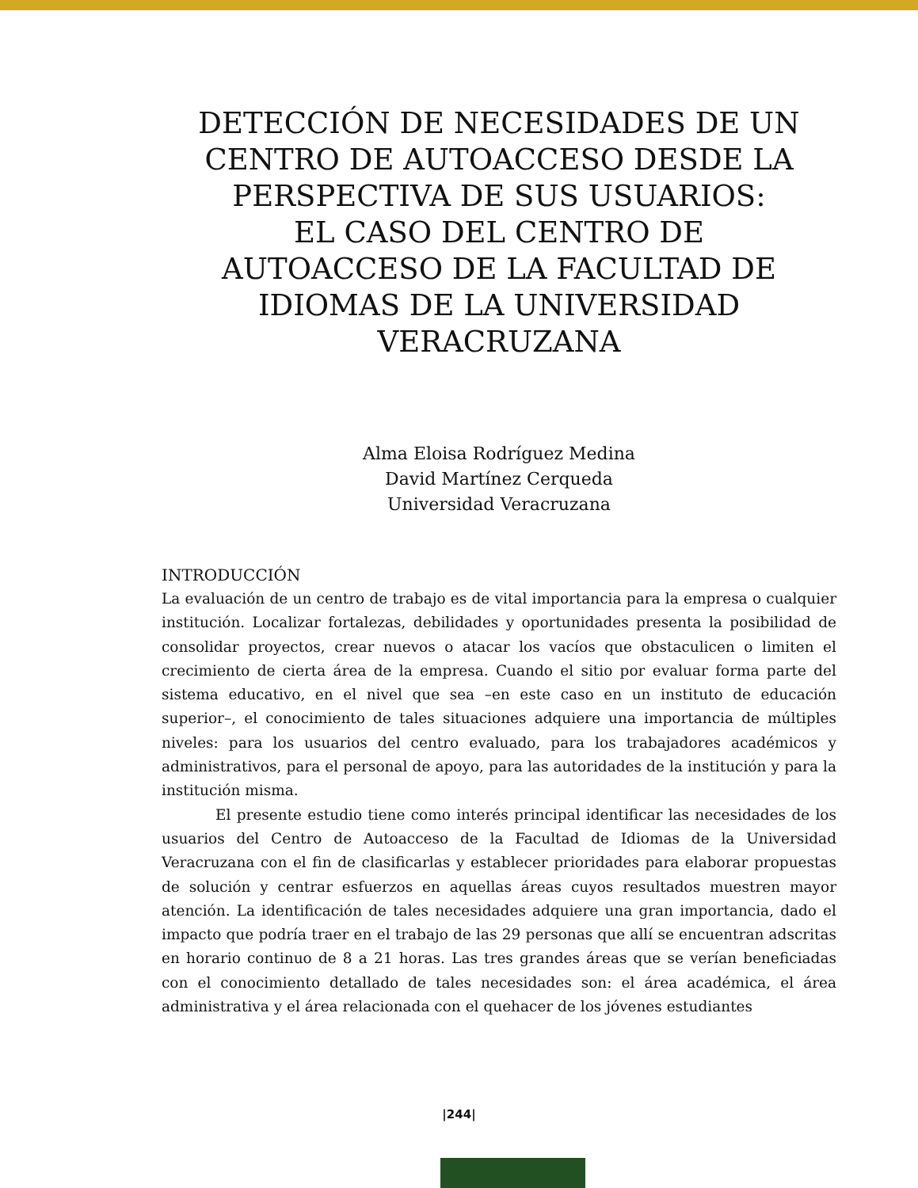DETECCIÓN DE NECESIDADES DE UN CENTRO DE AUTOACCESO DESDE LA PERSPECTIVA DE SUS USUARIOS:
EL CASO DEL CENTRO DE AUTOACCESO DE LA FACULTAD DE IDIOMAS DE LA UNIVERSIDAD VERACRUZANA
Alma Eloisa Rodríguez Medina
David Martínez Cerqueda
Universidad Veracruzana
INTRODUCCIÓN
La evaluación de un centro de trabajo es de vital importancia para la empresa o cualquier institución. Localizar fortalezas, debilidades y oportunidades presenta la posibilidad de consolidar proyectos, crear nuevos o atacar los vacíos que obstaculicen o limiten el crecimiento de cierta área de la empresa. Cuando el sitio por evaluar forma parte del sistema educativo, en el nivel que sea –en este caso en un instituto de educación superior–, el conocimiento de tales situaciones adquiere una importancia de múltiples niveles: para los usuarios del centro evaluado, para los trabajadores académicos y administrativos, para el personal de apoyo, para las autoridades de la institución y para la institución misma.
El presente estudio tiene como interés principal identificar las necesidades de los usuarios del Centro de Autoacceso de la Facultad de Idiomas de la Universidad Veracruzana con el fin de clasificarlas y establecer prioridades para elaborar propuestas de solución y centrar esfuerzos en aquellas áreas cuyos resultados muestren mayor atención. La identificación de tales necesidades adquiere una gran importancia, dado el impacto que podría traer en el trabajo de las 29 personas que allí se encuentran adscritas en horario continuo de 8 a 21 horas. Las tres grandes áreas que se verían beneficiadas con el conocimiento detallado de tales necesidades son: el área académica, el área administrativa y el área relacionada con el quehacer de los jóvenes estudiantes
|244|